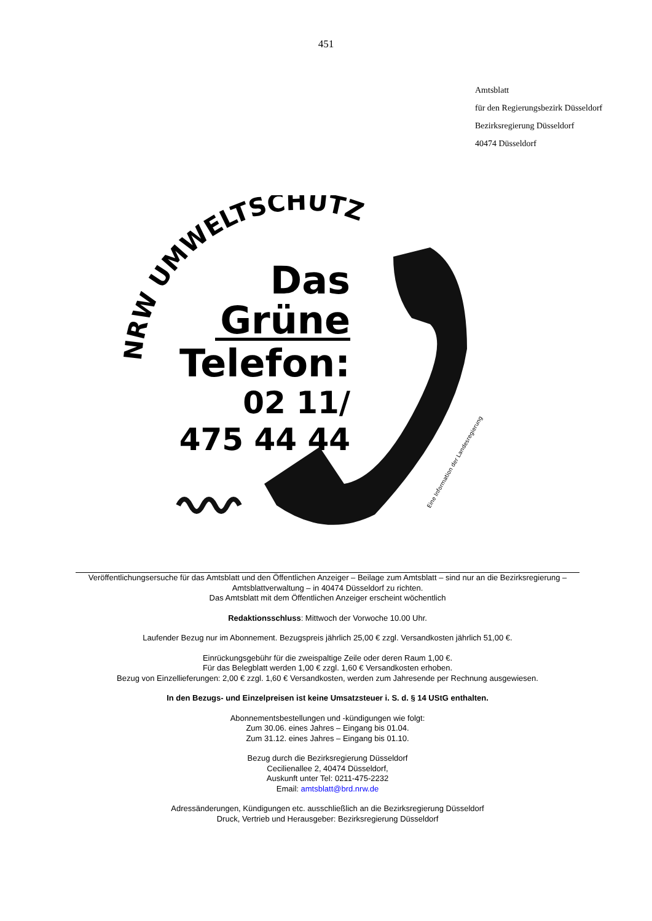451
Amtsblatt
für den Regierungsbezirk Düsseldorf
Bezirksregierung Düsseldorf
40474 Düsseldorf
NRW UMWELTSCHUTZ
Das
Grüne
Telefon:
02 11/
475 44 44
Eine Information der Landesregierung
Veröffentlichungsersuche für das Amtsblatt und den Öffentlichen Anzeiger – Beilage zum Amtsblatt – sind nur an die Bezirksregierung – Amtsblattverwaltung – in 40474 Düsseldorf zu richten.
Das Amtsblatt mit dem Öffentlichen Anzeiger erscheint wöchentlich
Redaktionsschluss: Mittwoch der Vorwoche 10.00 Uhr.
Laufender Bezug nur im Abonnement. Bezugspreis jährlich 25,00 € zzgl. Versandkosten jährlich 51,00 €.
Einrückungsgebühr für die zweispaltige Zeile oder deren Raum 1,00 €.
Für das Belegblatt werden 1,00 € zzgl. 1,60 € Versandkosten erhoben.
Bezug von Einzellieferungen: 2,00 € zzgl. 1,60 € Versandkosten, werden zum Jahresende per Rechnung ausgewiesen.
In den Bezugs- und Einzelpreisen ist keine Umsatzsteuer i. S. d. § 14 UStG enthalten.
Abonnementsbestellungen und -kündigungen wie folgt:
Zum 30.06. eines Jahres – Eingang bis 01.04.
Zum 31.12. eines Jahres – Eingang bis 01.10.
Bezug durch die Bezirksregierung Düsseldorf
Cecilienallee 2, 40474 Düsseldorf,
Auskunft unter Tel: 0211-475-2232
Email: amtsblatt@brd.nrw.de
Adressänderungen, Kündigungen etc. ausschließlich an die Bezirksregierung Düsseldorf
Druck, Vertrieb und Herausgeber: Bezirksregierung Düsseldorf